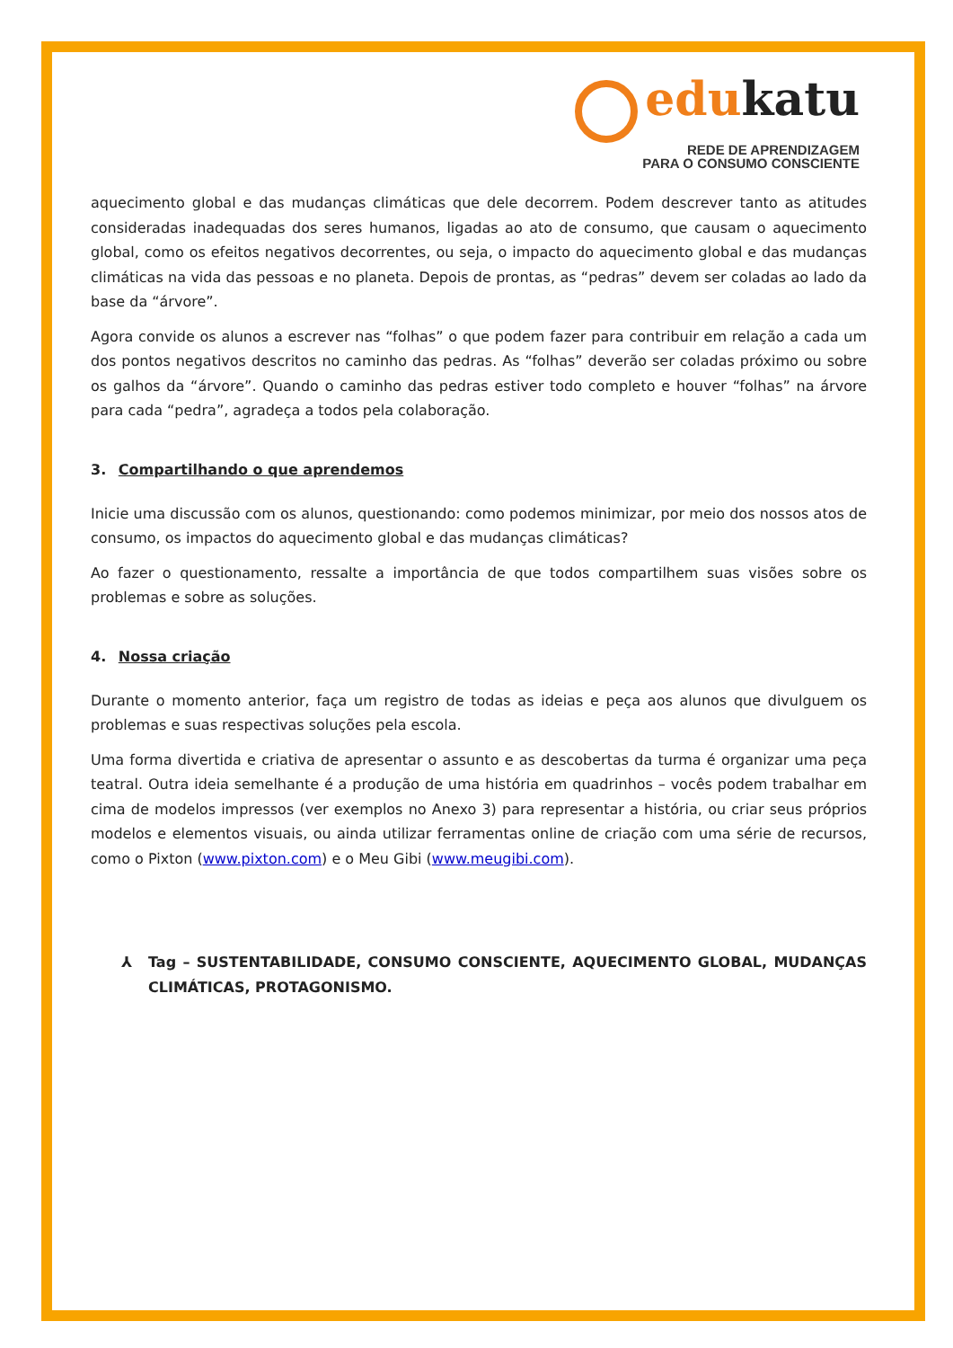edukatu
REDE DE APRENDIZAGEM
PARA O CONSUMO CONSCIENTE
aquecimento global e das mudanças climáticas que dele decorrem. Podem descrever tanto as atitudes consideradas inadequadas dos seres humanos, ligadas ao ato de consumo, que causam o aquecimento global, como os efeitos negativos decorrentes, ou seja, o impacto do aquecimento global e das mudanças climáticas na vida das pessoas e no planeta. Depois de prontas, as “pedras” devem ser coladas ao lado da base da “árvore”.
Agora convide os alunos a escrever nas “folhas” o que podem fazer para contribuir em relação a cada um dos pontos negativos descritos no caminho das pedras. As “folhas” deverão ser coladas próximo ou sobre os galhos da “árvore”. Quando o caminho das pedras estiver todo completo e houver “folhas” na árvore para cada “pedra”, agradeça a todos pela colaboração.
3. Compartilhando o que aprendemos
Inicie uma discussão com os alunos, questionando: como podemos minimizar, por meio dos nossos atos de consumo, os impactos do aquecimento global e das mudanças climáticas?
Ao fazer o questionamento, ressalte a importância de que todos compartilhem suas visões sobre os problemas e sobre as soluções.
4. Nossa criação
Durante o momento anterior, faça um registro de todas as ideias e peça aos alunos que divulguem os problemas e suas respectivas soluções pela escola.
Uma forma divertida e criativa de apresentar o assunto e as descobertas da turma é organizar uma peça teatral. Outra ideia semelhante é a produção de uma história em quadrinhos – vocês podem trabalhar em cima de modelos impressos (ver exemplos no Anexo 3) para representar a história, ou criar seus próprios modelos e elementos visuais, ou ainda utilizar ferramentas online de criação com uma série de recursos, como o Pixton (www.pixton.com) e o Meu Gibi (www.meugibi.com).
⅄ Tag – SUSTENTABILIDADE, CONSUMO CONSCIENTE, AQUECIMENTO GLOBAL, MUDANÇAS CLIMÁTICAS, PROTAGONISMO.